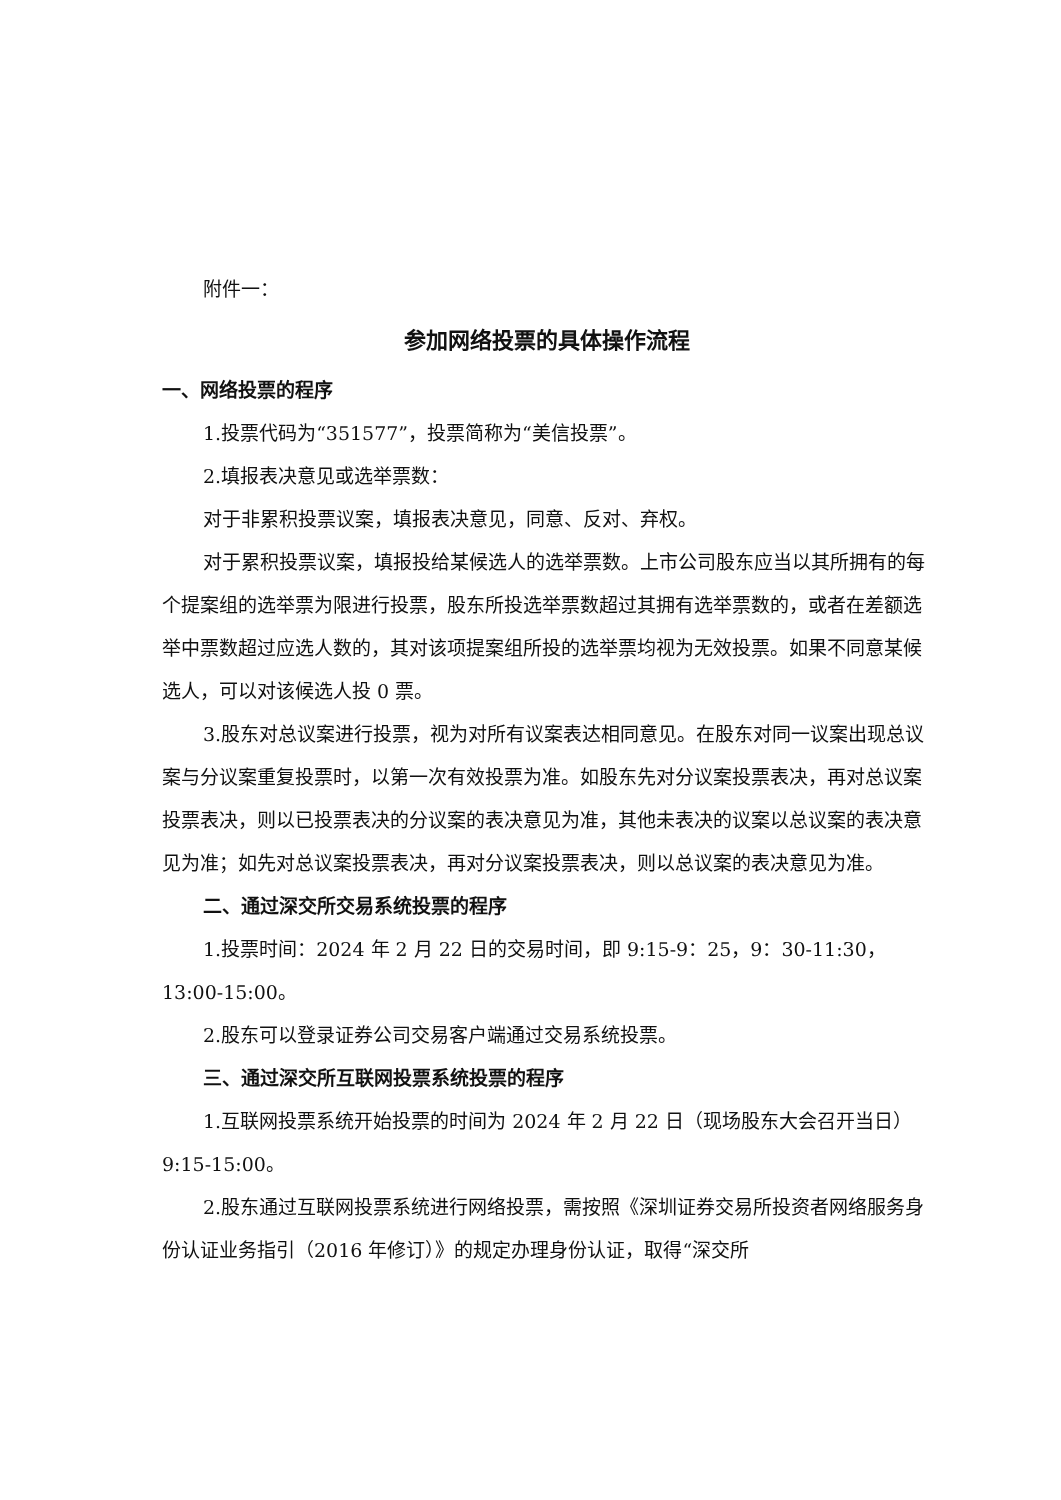附件一：
参加网络投票的具体操作流程
一、网络投票的程序
1.投票代码为“351577”，投票简称为“美信投票”。
2.填报表决意见或选举票数：
对于非累积投票议案，填报表决意见，同意、反对、弃权。
对于累积投票议案，填报投给某候选人的选举票数。上市公司股东应当以其所拥有的每个提案组的选举票为限进行投票，股东所投选举票数超过其拥有选举票数的，或者在差额选举中票数超过应选人数的，其对该项提案组所投的选举票均视为无效投票。如果不同意某候选人，可以对该候选人投 0 票。
3.股东对总议案进行投票，视为对所有议案表达相同意见。在股东对同一议案出现总议案与分议案重复投票时，以第一次有效投票为准。如股东先对分议案投票表决，再对总议案投票表决，则以已投票表决的分议案的表决意见为准，其他未表决的议案以总议案的表决意见为准；如先对总议案投票表决，再对分议案投票表决，则以总议案的表决意见为准。
二、通过深交所交易系统投票的程序
1.投票时间：2024 年 2 月 22 日的交易时间，即 9:15-9：25，9：30-11:30，13:00-15:00。
2.股东可以登录证券公司交易客户端通过交易系统投票。
三、通过深交所互联网投票系统投票的程序
1.互联网投票系统开始投票的时间为 2024 年 2 月 22 日（现场股东大会召开当日）9:15-15:00。
2.股东通过互联网投票系统进行网络投票，需按照《深圳证券交易所投资者网络服务身份认证业务指引（2016 年修订）》的规定办理身份认证，取得“深交所